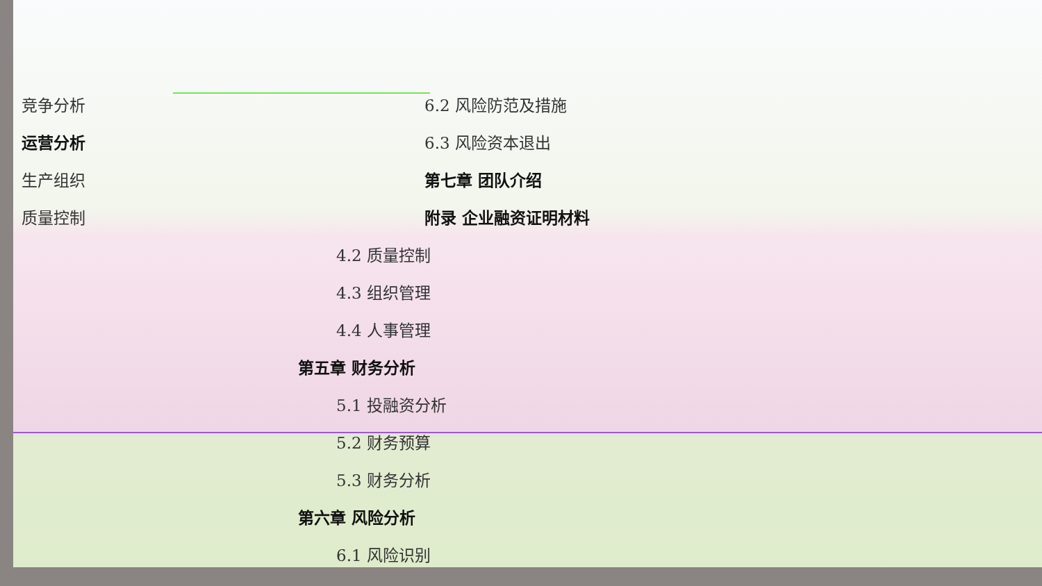竞争分析
运营分析
生产组织
质量控制
6.2 风险防范及措施
6.3 风险资本退出
第七章 团队介绍
附录 企业融资证明材料
4.2 质量控制
4.3 组织管理
4.4 人事管理
第五章 财务分析
5.1 投融资分析
5.2 财务预算
5.3 财务分析
第六章 风险分析
6.1 风险识别